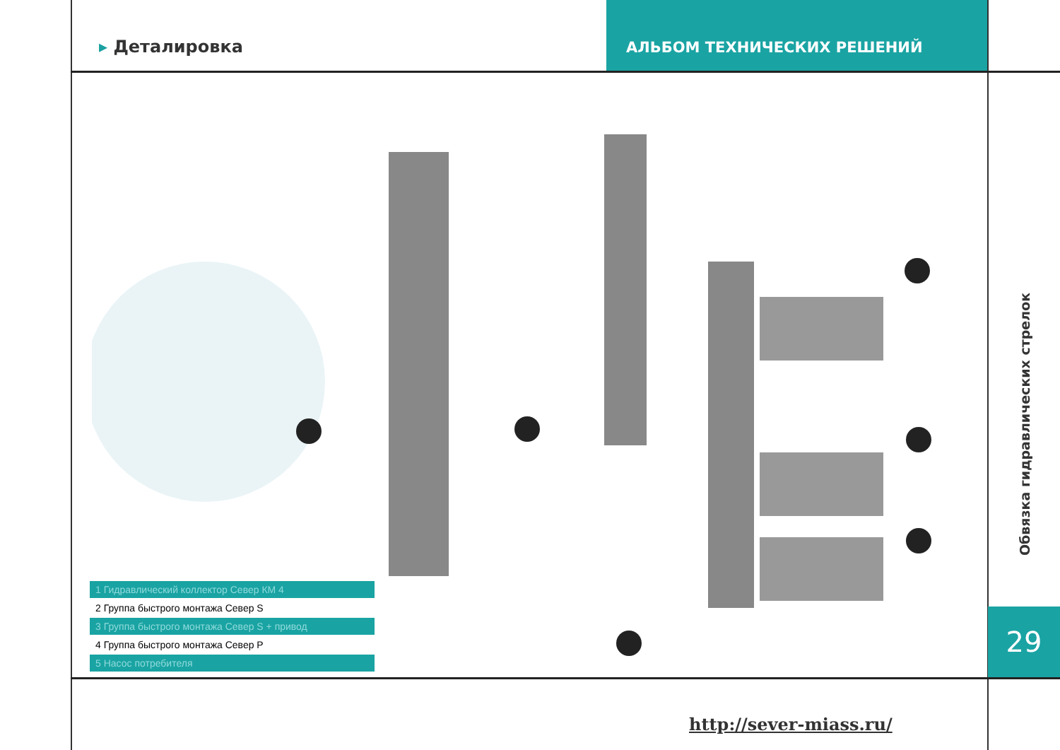▸ Деталировка
АЛЬБОМ ТЕХНИЧЕСКИХ РЕШЕНИЙ
1 Гидравлический коллектор Север КМ 4
2 Группа быстрого монтажа Север S
3 Группа быстрого монтажа Север S + привод
4 Группа быстрого монтажа Север Р
5 Насос потребителя
Обвязка гидравлических стрелок
29
http://sever-miass.ru/